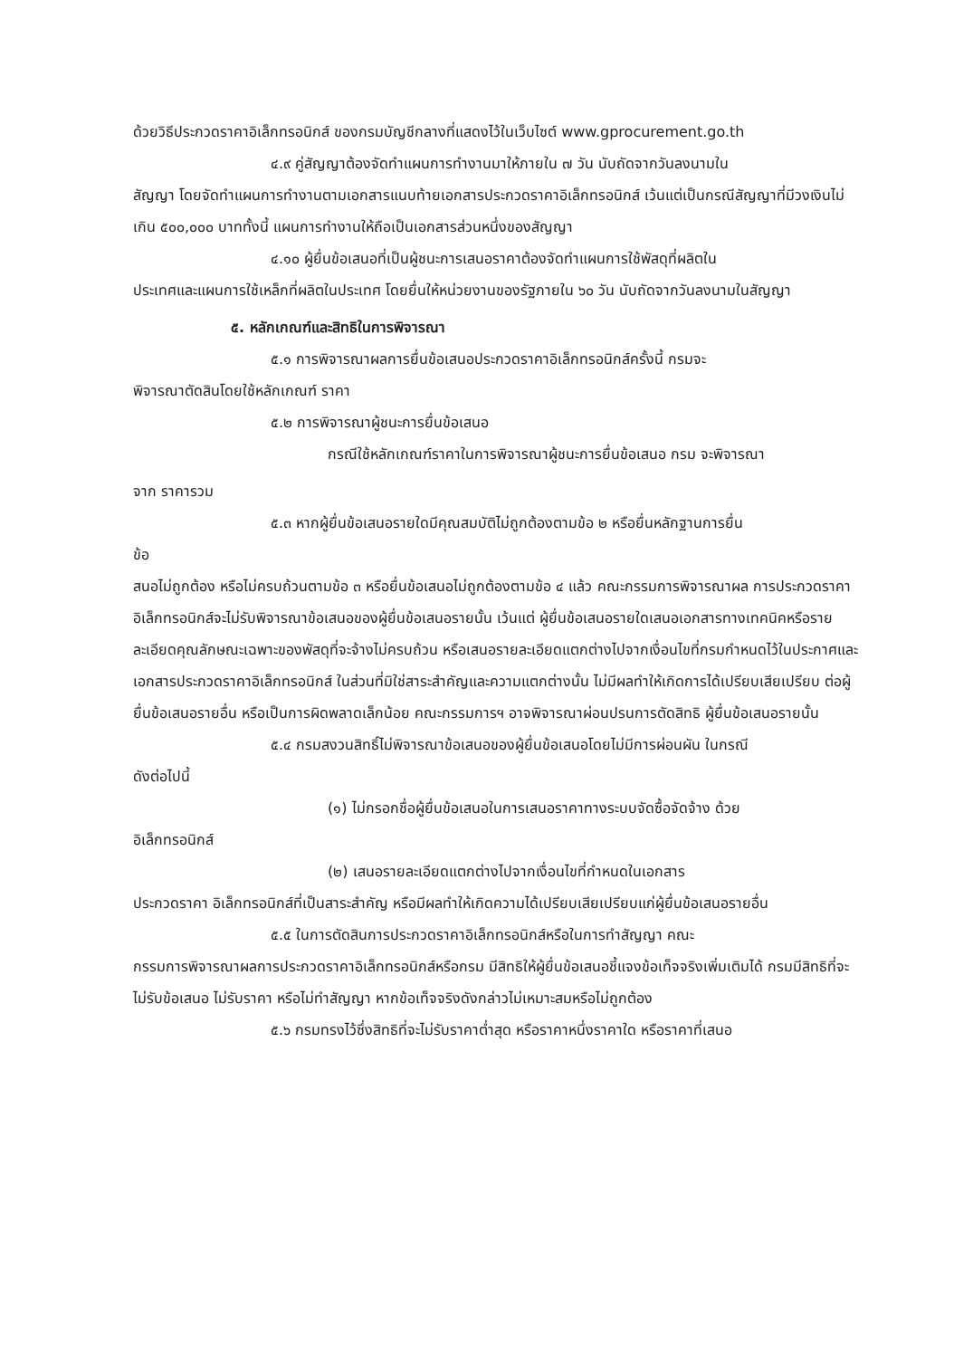ด้วยวิธีประกวดราคาอิเล็กทรอนิกส์ ของกรมบัญชีกลางที่แสดงไว้ในเว็บไซต์ www.gprocurement.go.th
๔.๙ คู่สัญญาต้องจัดทำแผนการทำงานมาให้ภายใน ๗ วัน นับถัดจากวันลงนามใน
สัญญา โดยจัดทำแผนการทำงานตามเอกสารแนบท้ายเอกสารประกวดราคาอิเล็กทรอนิกส์ เว้นแต่เป็นกรณีสัญญาที่มีวงเงินไม่เกิน ๕๐๐,๐๐๐ บาททั้งนี้ แผนการทำงานให้ถือเป็นเอกสารส่วนหนึ่งของสัญญา
๔.๑๐ ผู้ยื่นข้อเสนอที่เป็นผู้ชนะการเสนอราคาต้องจัดทำแผนการใช้พัสดุที่ผลิตใน
ประเทศและแผนการใช้เหล็กที่ผลิตในประเทศ โดยยื่นให้หน่วยงานของรัฐภายใน ๖๐ วัน นับถัดจากวันลงนามในสัญญา
๕. หลักเกณฑ์และสิทธิในการพิจารณา
๕.๑ การพิจารณาผลการยื่นข้อเสนอประกวดราคาอิเล็กทรอนิกส์ครั้งนี้ กรมจะ
พิจารณาตัดสินโดยใช้หลักเกณฑ์ ราคา
๕.๒ การพิจารณาผู้ชนะการยื่นข้อเสนอ
กรณีใช้หลักเกณฑ์ราคาในการพิจารณาผู้ชนะการยื่นข้อเสนอ กรม จะพิจารณา
จาก ราคารวม
๕.๓ หากผู้ยื่นข้อเสนอรายใดมีคุณสมบัติไม่ถูกต้องตามข้อ ๒ หรือยื่นหลักฐานการยื่น
ข้อ
สนอไม่ถูกต้อง หรือไม่ครบถ้วนตามข้อ ๓ หรือยื่นข้อเสนอไม่ถูกต้องตามข้อ ๔ แล้ว คณะกรรมการพิจารณาผล การประกวดราคาอิเล็กทรอนิกส์จะไม่รับพิจารณาข้อเสนอของผู้ยื่นข้อเสนอรายนั้น เว้นแต่ ผู้ยื่นข้อเสนอรายใดเสนอเอกสารทางเทคนิคหรือรายละเอียดคุณลักษณะเฉพาะของพัสดุที่จะจ้างไม่ครบถ้วน หรือเสนอรายละเอียดแตกต่างไปจากเงื่อนไขที่กรมกำหนดไว้ในประกาศและเอกสารประกวดราคาอิเล็กทรอนิกส์ ในส่วนที่มิใช่สาระสำคัญและความแตกต่างนั้น ไม่มีผลทำให้เกิดการได้เปรียบเสียเปรียบ ต่อผู้ยื่นข้อเสนอรายอื่น หรือเป็นการผิดพลาดเล็กน้อย คณะกรรมการฯ อาจพิจารณาผ่อนปรนการตัดสิทธิ ผู้ยื่นข้อเสนอรายนั้น
๕.๔ กรมสงวนสิทธิ์ไม่พิจารณาข้อเสนอของผู้ยื่นข้อเสนอโดยไม่มีการผ่อนผัน ในกรณี
ดังต่อไปนี้
(๑) ไม่กรอกชื่อผู้ยื่นข้อเสนอในการเสนอราคาทางระบบจัดซื้อจัดจ้าง ด้วย
อิเล็กทรอนิกส์
(๒) เสนอรายละเอียดแตกต่างไปจากเงื่อนไขที่กำหนดในเอกสาร
ประกวดราคา อิเล็กทรอนิกส์ที่เป็นสาระสำคัญ หรือมีผลทำให้เกิดความได้เปรียบเสียเปรียบแก่ผู้ยื่นข้อเสนอรายอื่น
๕.๕ ในการตัดสินการประกวดราคาอิเล็กทรอนิกส์หรือในการทำสัญญา คณะ
กรรมการพิจารณาผลการประกวดราคาอิเล็กทรอนิกส์หรือกรม มีสิทธิให้ผู้ยื่นข้อเสนอชี้แจงข้อเท็จจริงเพิ่มเติมได้ กรมมีสิทธิที่จะไม่รับข้อเสนอ ไม่รับราคา หรือไม่ทำสัญญา หากข้อเท็จจริงดังกล่าวไม่เหมาะสมหรือไม่ถูกต้อง
๕.๖ กรมทรงไว้ซึ่งสิทธิที่จะไม่รับราคาต่ำสุด หรือราคาหนึ่งราคาใด หรือราคาที่เสนอ